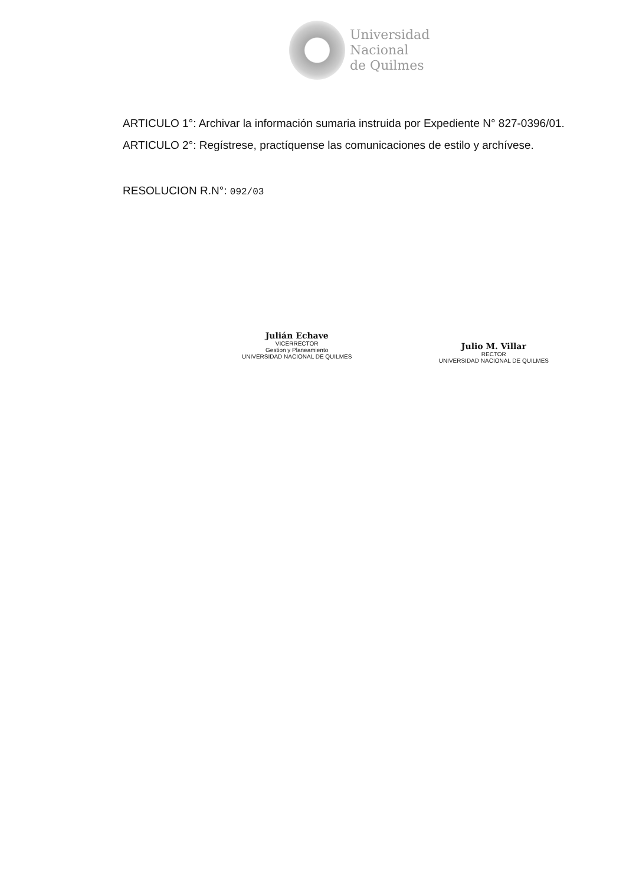Universidad
Nacional
de Quilmes
ARTICULO 1°: Archivar la información sumaria instruida por Expediente N° 827-0396/01.
ARTICULO 2°: Regístrese, practíquense las comunicaciones de estilo y archívese.
RESOLUCION R.N°: 092/03
Julián Echave
VICERRECTOR
Gestion y Planeamiento
UNIVERSIDAD NACIONAL DE QUILMES
Julio M. Villar
RECTOR
UNIVERSIDAD NACIONAL DE QUILMES